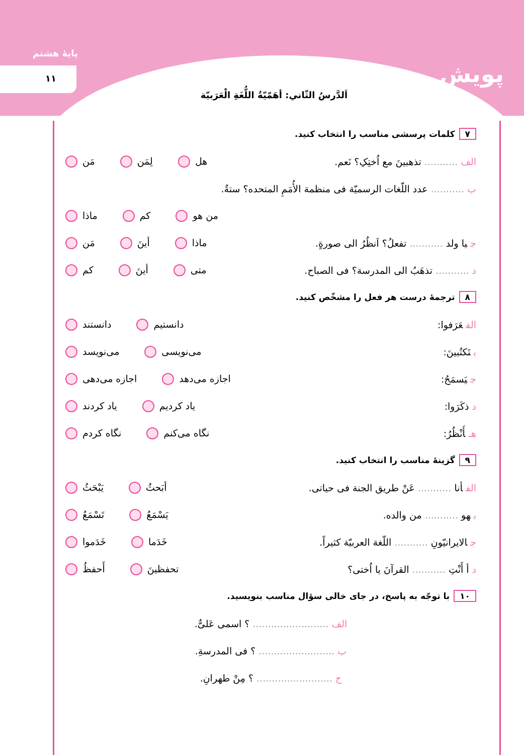پایهٔ هشتم
۱۱ پویش
اَلدَّرسُ الثّاني: أهَمّيّةُ اللُّغَةِ الْعَرَبيّة
۷ کلمات پرسشی مناسب را انتخاب کنید.
الف........... تذهبینَ مع اُختِکِ؟ نَعم.
هل لِمَن مَن
ب........... عدد اللّغات الرسمیّة فی منظمة الأُمَمِ المتحده؟ ستةٌ.
من هو کم ماذا
جیا ولد ........... تفعلُ؟ اَنظُرُ الی صورةٍ.
ماذا أینَ مَن
د........... تذهَبُ الی المدرسة؟ فی الصباح.
متی أینَ کم
۸ ترجمهٔ درست هر فعل را مشخّص کنید.
الفعَرَفوا: دانستیم دانستند
بتَکتُبینَ: می‌نویسی می‌نویسد
جیَسمَحُ: اجازه می‌دهد اجازه می‌دهی
دذکَرَوا: یاد کردیم یاد کردند
هـأَنْظُرُ: نگاه می‌کنم نگاه کردم
۹ گزینهٔ مناسب را انتخاب کنید.
الفأنا ........... عَنْ طریق الجنة فی حیاتی.
أبَحثُ یَبْحَثُ
بهو ........... من والده. یَسْمَعُ تَسْمَعُ
جالایرانیّونِ ........... اللّغة العربیّة کثیراً.
خَدَما خَدَموا
دأ أَنْتِ ........... القرآنَ یا اُختی؟
تحفظینَ أَحفظُ
۱۰ با توجّه به پاسخ، در جای خالی سؤال مناسب بنویسید.
الف......................... ؟ اسمی عَلیٌّ.
ب......................... ؟ فی المدرسةِ.
ج......................... ؟ مِنْ طهرانِ.